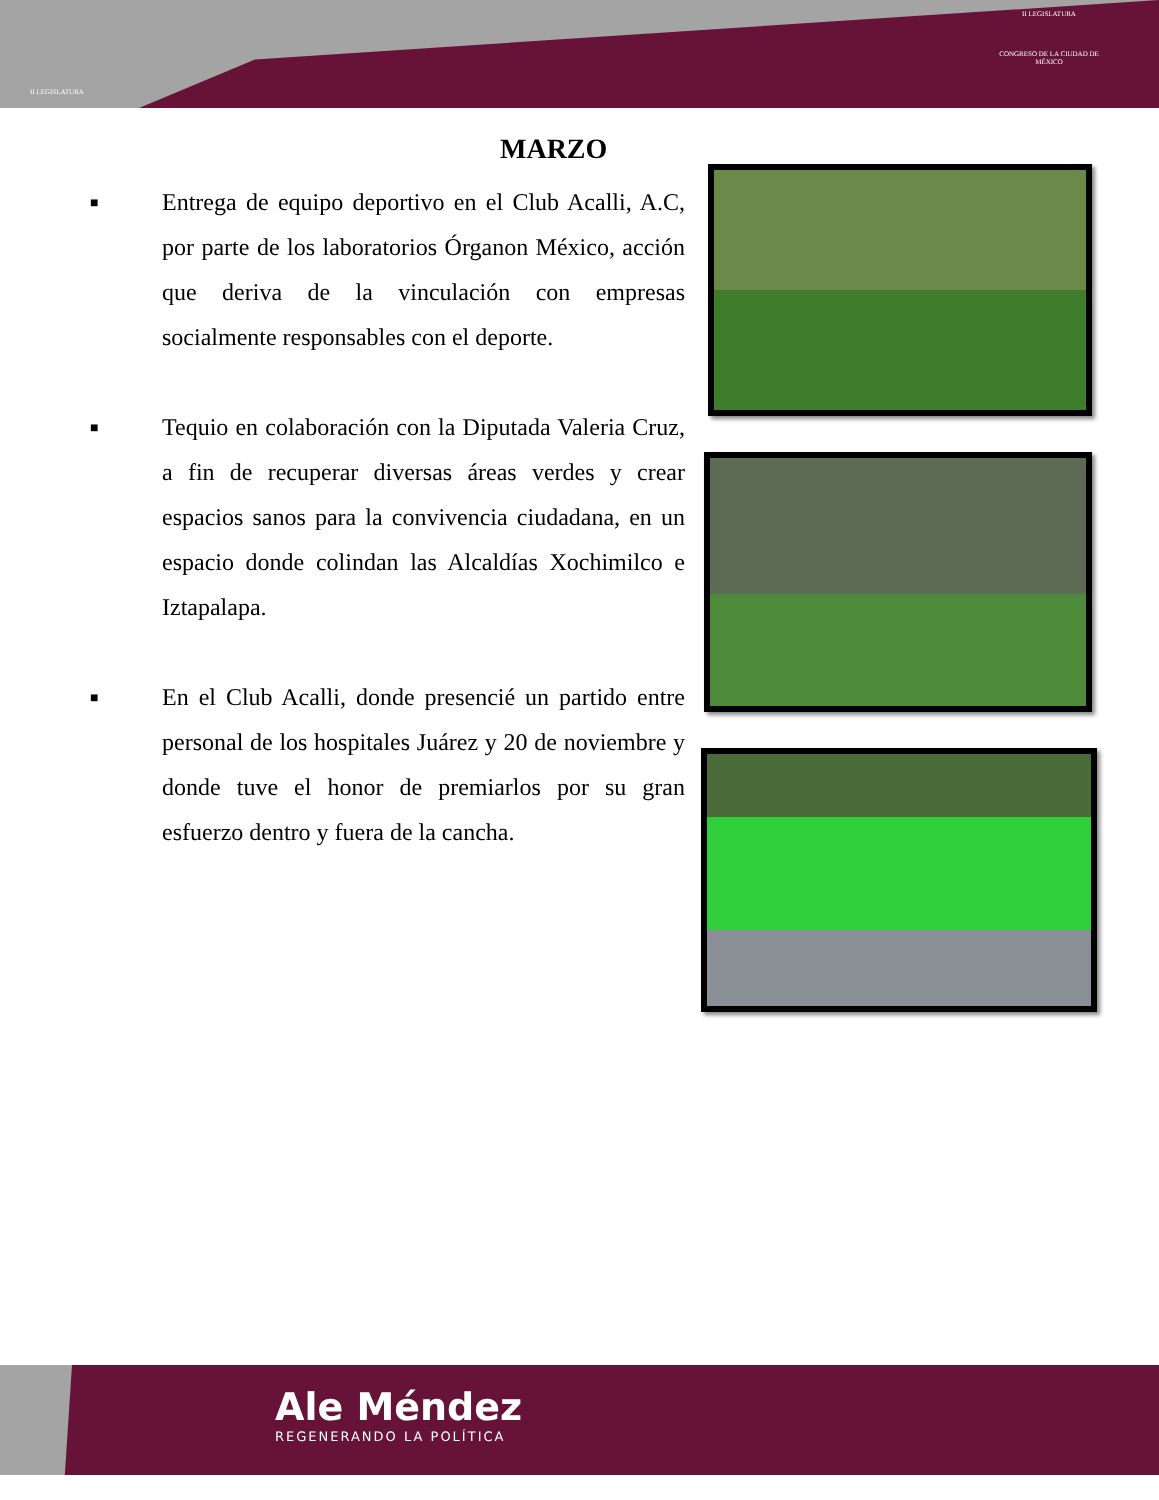II LEGISLATURA
II LEGISLATURA
CONGRESO DE LA CIUDAD DE MÉXICO
MARZO
■
Entrega de equipo deportivo en el Club Acalli, A.C, por parte de los laboratorios Órganon México, acción que deriva de la vinculación con empresas socialmente responsables con el deporte.
■
Tequio en colaboración con la Diputada Valeria Cruz, a fin de recuperar diversas áreas verdes y crear espacios sanos para la convivencia ciudadana, en un espacio donde colindan las Alcaldías Xochimilco e Iztapalapa.
■
En el Club Acalli, donde presencié un partido entre personal de los hospitales Juárez y 20 de noviembre y donde tuve el honor de premiarlos por su gran esfuerzo dentro y fuera de la cancha.
Ale Méndez
REGENERANDO LA POLÍTICA